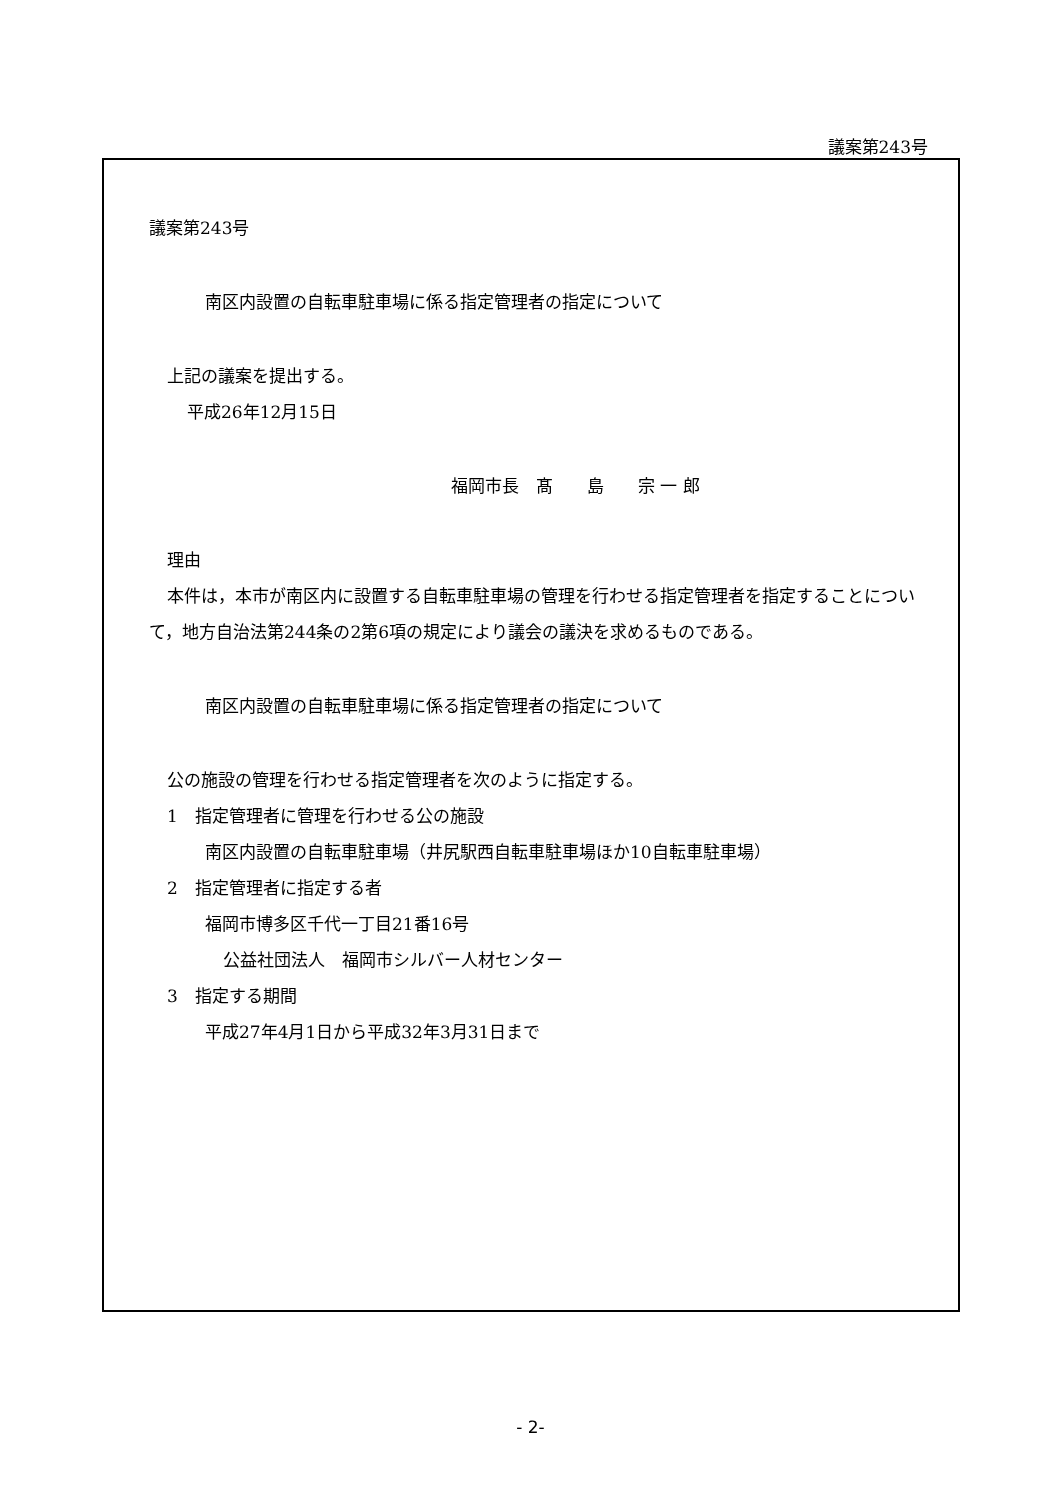議案第243号
議案第243号
南区内設置の自転車駐車場に係る指定管理者の指定について
上記の議案を提出する。
平成26年12月15日
福岡市長　髙　　島　　宗 一 郎
理由
本件は，本市が南区内に設置する自転車駐車場の管理を行わせる指定管理者を指定することについて，地方自治法第244条の2第6項の規定により議会の議決を求めるものである。
南区内設置の自転車駐車場に係る指定管理者の指定について
公の施設の管理を行わせる指定管理者を次のように指定する。
1　指定管理者に管理を行わせる公の施設
南区内設置の自転車駐車場（井尻駅西自転車駐車場ほか10自転車駐車場）
2　指定管理者に指定する者
福岡市博多区千代一丁目21番16号
公益社団法人　福岡市シルバー人材センター
3　指定する期間
平成27年4月1日から平成32年3月31日まで
- 2-